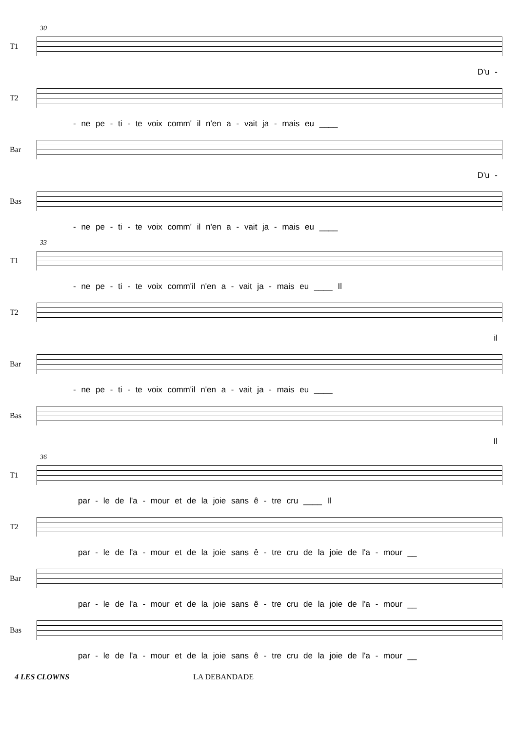30
T1
D'u -
T2
- ne pe - ti - te voix comm' il n'en a - vait ja - mais eu ____
Bar
D'u -
Bas
- ne pe - ti - te voix comm' il n'en a - vait ja - mais eu ____
33
T1
- ne pe - ti - te voix comm'il n'en a - vait ja - mais eu ____ Il
T2
il
Bar
- ne pe - ti - te voix comm'il n'en a - vait ja - mais eu ____
Bas
Il
36
T1
par - le de l'a - mour et de la joie sans ê - tre cru ____ Il
T2
par - le de l'a - mour et de la joie sans ê - tre cru de la joie de l'a - mour __
Bar
par - le de l'a - mour et de la joie sans ê - tre cru de la joie de l'a - mour __
Bas
par - le de l'a - mour et de la joie sans ê - tre cru de la joie de l'a - mour __
4 LES CLOWNS LA DEBANDADE